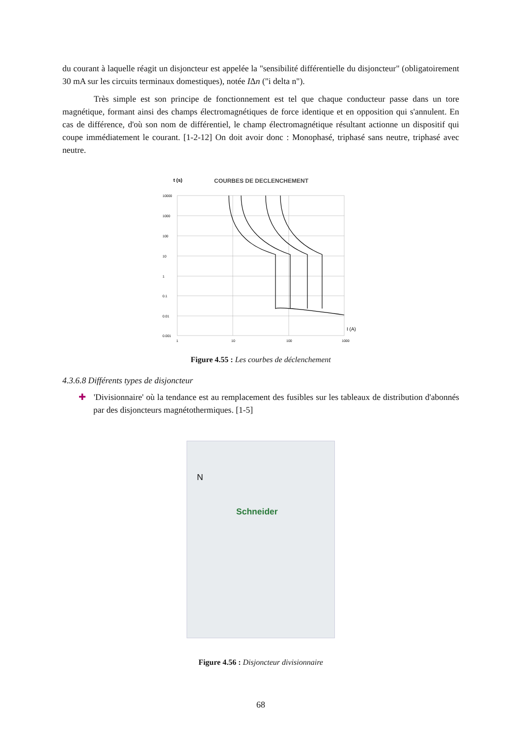du courant à laquelle réagit un disjoncteur est appelée la "sensibilité différentielle du disjoncteur" (obligatoirement 30 mA sur les circuits terminaux domestiques), notée IΔn ("i delta n").
Très simple est son principe de fonctionnement est tel que chaque conducteur passe dans un tore magnétique, formant ainsi des champs électromagnétiques de force identique et en opposition qui s'annulent. En cas de différence, d'où son nom de différentiel, le champ électromagnétique résultant actionne un dispositif qui coupe immédiatement le courant. [1-2-12] On doit avoir donc : Monophasé, triphasé sans neutre, triphasé avec neutre.
t (s)
COURBES DE DECLENCHEMENT
10000
1000
100
10
1
0.1
0.01
0.001
1
10
100
1000
I (A)
Figure 4.55 : Les courbes de déclenchement
4.3.6.8 Différents types de disjoncteur
✚ 'Divisionnaire' où la tendance est au remplacement des fusibles sur les tableaux de distribution d'abonnés par des disjoncteurs magnétothermiques. [1-5]
Schneider
N
Figure 4.56 : Disjoncteur divisionnaire
68